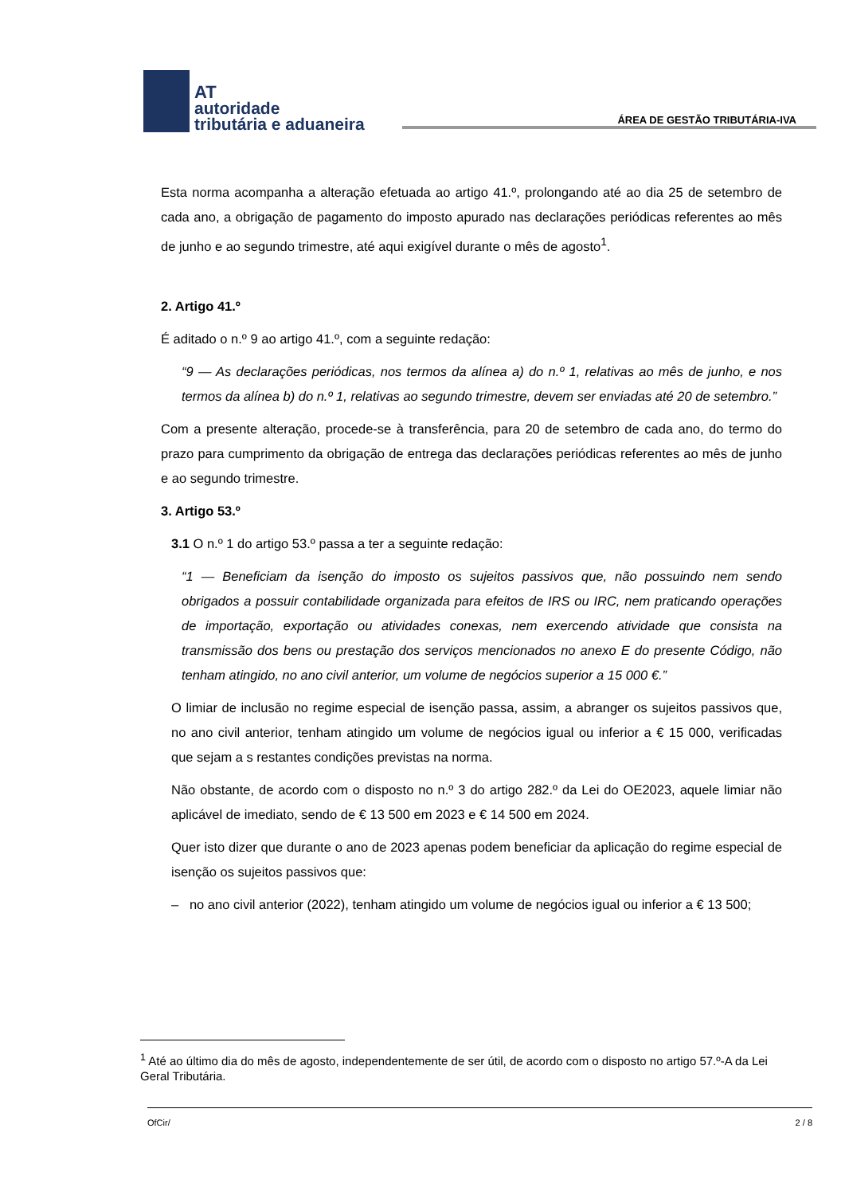AT
autoridade
tributária e aduaneira
ÁREA DE GESTÃO TRIBUTÁRIA-IVA
Esta norma acompanha a alteração efetuada ao artigo 41.º, prolongando até ao dia 25 de setembro de cada ano, a obrigação de pagamento do imposto apurado nas declarações periódicas referentes ao mês de junho e ao segundo trimestre, até aqui exigível durante o mês de agosto<sup>1</sup>.
2. Artigo 41.º
É aditado o n.º 9 ao artigo 41.º, com a seguinte redação:
“9 — As declarações periódicas, nos termos da alínea a) do n.º 1, relativas ao mês de junho, e nos termos da alínea b) do n.º 1, relativas ao segundo trimestre, devem ser enviadas até 20 de setembro.”
Com a presente alteração, procede-se à transferência, para 20 de setembro de cada ano, do termo do prazo para cumprimento da obrigação de entrega das declarações periódicas referentes ao mês de junho e ao segundo trimestre.
3. Artigo 53.º
3.1 O n.º 1 do artigo 53.º passa a ter a seguinte redação:
“1 — Beneficiam da isenção do imposto os sujeitos passivos que, não possuindo nem sendo obrigados a possuir contabilidade organizada para efeitos de IRS ou IRC, nem praticando operações de importação, exportação ou atividades conexas, nem exercendo atividade que consista na transmissão dos bens ou prestação dos serviços mencionados no anexo E do presente Código, não tenham atingido, no ano civil anterior, um volume de negócios superior a 15 000 €.”
O limiar de inclusão no regime especial de isenção passa, assim, a abranger os sujeitos passivos que, no ano civil anterior, tenham atingido um volume de negócios igual ou inferior a € 15 000, verificadas que sejam a s restantes condições previstas na norma.
Não obstante, de acordo com o disposto no n.º 3 do artigo 282.º da Lei do OE2023, aquele limiar não aplicável de imediato, sendo de € 13 500 em 2023 e € 14 500 em 2024.
Quer isto dizer que durante o ano de 2023 apenas podem beneficiar da aplicação do regime especial de isenção os sujeitos passivos que:
– no ano civil anterior (2022), tenham atingido um volume de negócios igual ou inferior a € 13 500;
<sup>1</sup> Até ao último dia do mês de agosto, independentemente de ser útil, de acordo com o disposto no artigo 57.º-A da Lei Geral Tributária.
OfCir/ 2 / 8